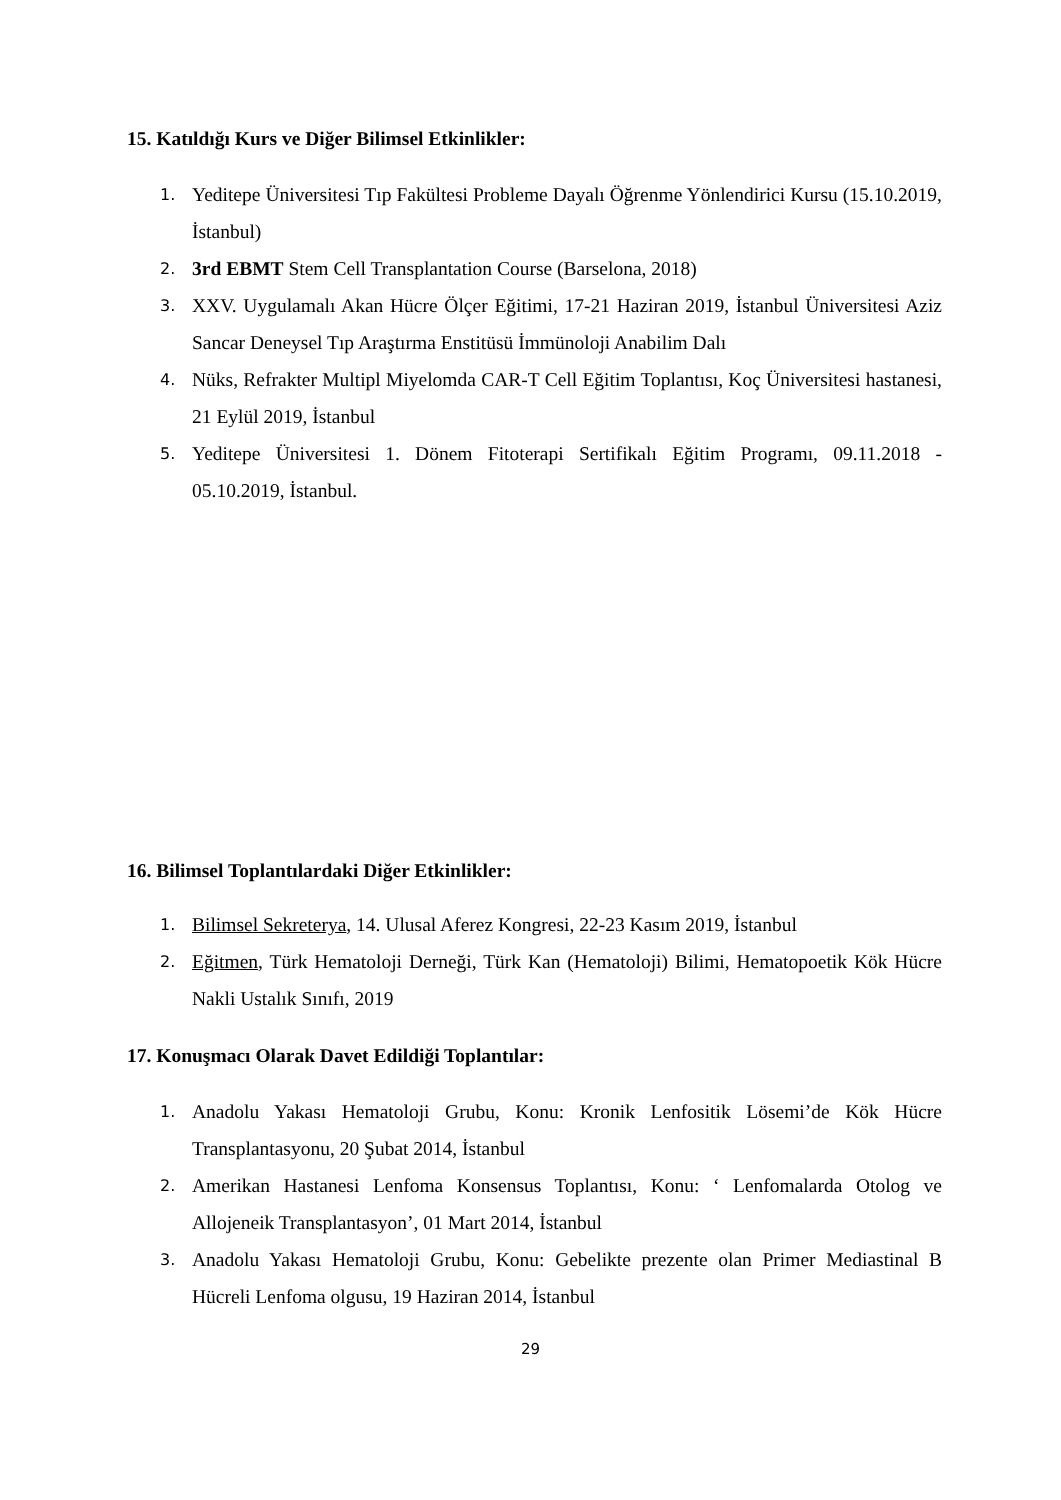15. Katıldığı Kurs ve Diğer Bilimsel Etkinlikler:
1. Yeditepe Üniversitesi Tıp Fakültesi Probleme Dayalı Öğrenme Yönlendirici Kursu (15.10.2019, İstanbul)
2. 3rd EBMT Stem Cell Transplantation Course (Barselona, 2018)
3. XXV. Uygulamalı Akan Hücre Ölçer Eğitimi, 17-21 Haziran 2019, İstanbul Üniversitesi Aziz Sancar Deneysel Tıp Araştırma Enstitüsü İmmünoloji Anabilim Dalı
4. Nüks, Refrakter Multipl Miyelomda CAR-T Cell Eğitim Toplantısı, Koç Üniversitesi hastanesi, 21 Eylül 2019, İstanbul
5. Yeditepe Üniversitesi 1. Dönem Fitoterapi Sertifikalı Eğitim Programı, 09.11.2018 - 05.10.2019, İstanbul.
16. Bilimsel Toplantılardaki Diğer Etkinlikler:
1. Bilimsel Sekreterya, 14. Ulusal Aferez Kongresi, 22-23 Kasım 2019, İstanbul
2. Eğitmen, Türk Hematoloji Derneği, Türk Kan (Hematoloji) Bilimi, Hematopoetik Kök Hücre Nakli Ustalık Sınıfı, 2019
17. Konuşmacı Olarak Davet Edildiği Toplantılar:
1. Anadolu Yakası Hematoloji Grubu, Konu: Kronik Lenfositik Lösemi’de Kök Hücre Transplantasyonu, 20 Şubat 2014, İstanbul
2. Amerikan Hastanesi Lenfoma Konsensus Toplantısı, Konu: ‘ Lenfomalarda Otolog ve Allojeneik Transplantasyon’, 01 Mart 2014, İstanbul
3. Anadolu Yakası Hematoloji Grubu, Konu: Gebelikte prezente olan Primer Mediastinal B Hücreli Lenfoma olgusu, 19 Haziran 2014, İstanbul
29